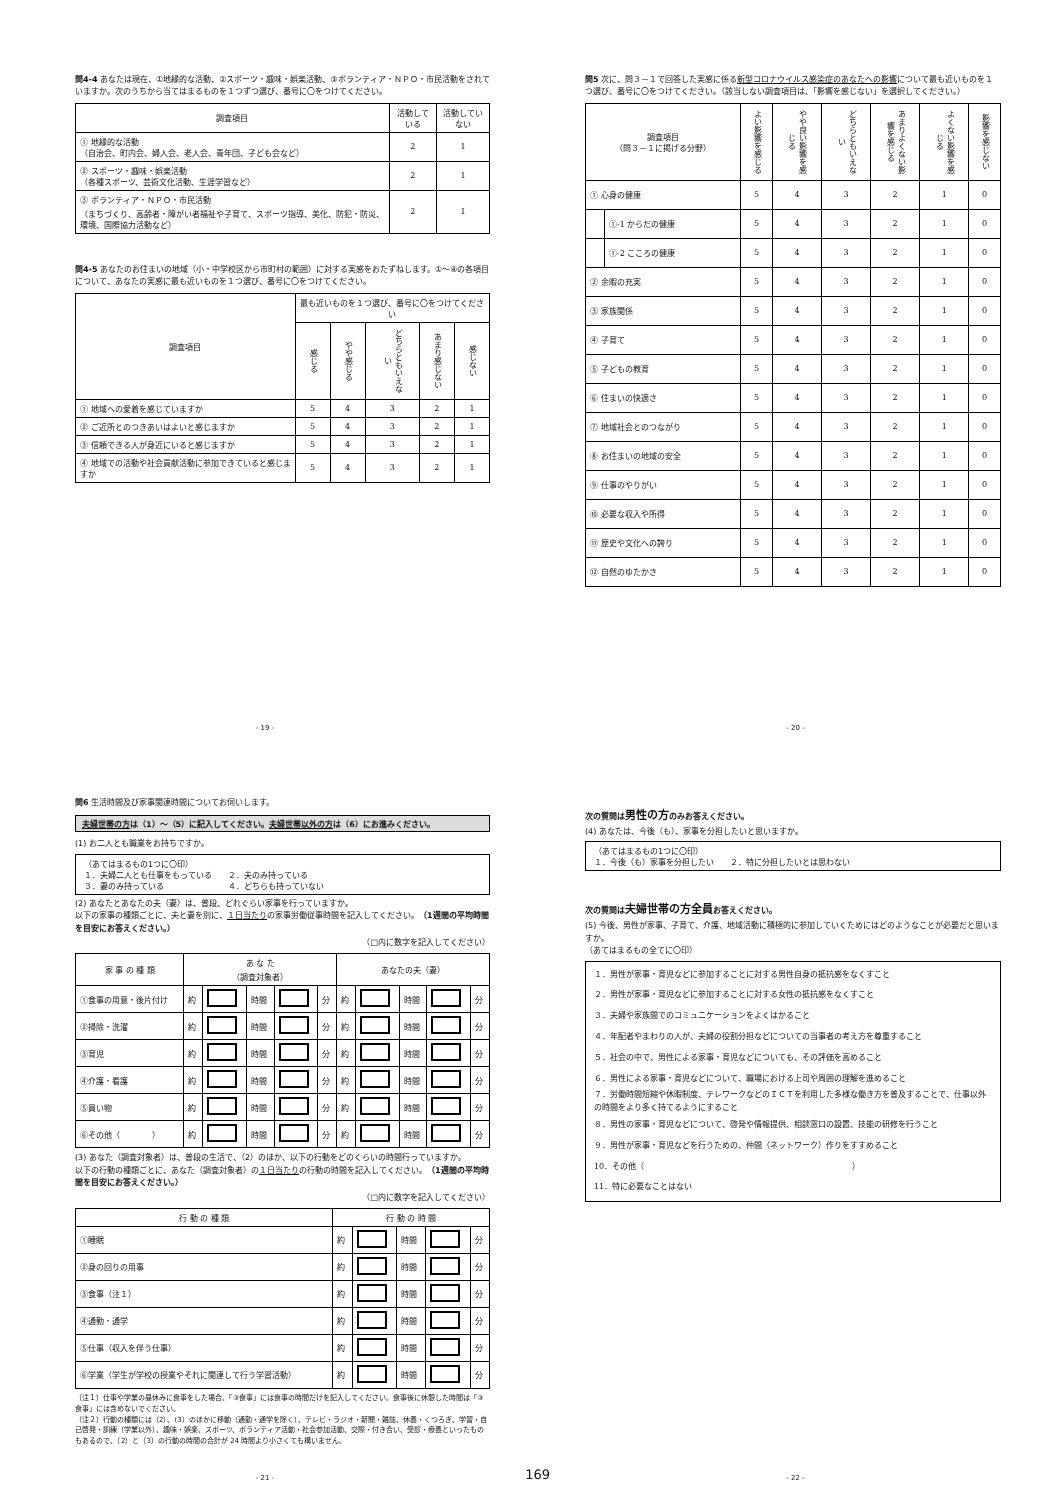問4-4 あなたは現在、①地縁的な活動、②スポーツ・趣味・娯楽活動、③ボランティア・ＮＰＯ・市民活動をされていますか。次のうちから当てはまるものを１つずつ選び、番号に〇をつけてください。
| 調査項目 | 活動している | 活動していない |
| --- | --- | --- |
| ① 地縁的な活動 （自治会、町内会、婦人会、老人会、青年団、子ども会など） | 2 | 1 |
| ② スポーツ・趣味・娯楽活動 （各種スポーツ、芸術文化活動、生涯学習など） | 2 | 1 |
| ③ ボランティア・ＮＰＯ・市民活動 （まちづくり、高齢者・障がい者福祉や子育て、スポーツ指導、美化、防犯・防災、環境、国際協力活動など） | 2 | 1 |
問4-5 あなたのお住まいの地域（小・中学校区から市町村の範囲）に対する実感をおたずねします。①～④の各項目について、あなたの実感に最も近いものを１つ選び、番号に〇をつけてください。
| 調査項目 | 最も近いものを１つ選び、番号に〇をつけてください | | | | |
| --- | --- | --- | --- | --- | --- |
| | 感じる | やや感じる | どちらともいえない | あまり感じない | 感じない |
| ① 地域への愛着を感じていますか | 5 | 4 | 3 | 2 | 1 |
| ② ご近所とのつきあいはよいと感じますか | 5 | 4 | 3 | 2 | 1 |
| ③ 信頼できる人が身近にいると感じますか | 5 | 4 | 3 | 2 | 1 |
| ④ 地域での活動や社会貢献活動に参加できていると感じますか | 5 | 4 | 3 | 2 | 1 |
- 19 -
問5 次に、問３－１で回答した実感に係る新型コロナウイルス感染症のあなたへの影響について最も近いものを１つ選び、番号に〇をつけてください。（該当しない調査項目は、「影響を感じない」を選択してください。）
| 調査項目 （問３－１に掲げる分野） | | よい影響を感じる | やや良い影響を感じる | どちらともいえない | あまりよくない影響を感じる | よくない影響を感じる | 影響を感じない |
| --- | --- | --- | --- | --- | --- | --- | --- |
| ① 心身の健康 | | 5 | 4 | 3 | 2 | 1 | 0 |
| | ①-1 からだの健康 | 5 | 4 | 3 | 2 | 1 | 0 |
| | ①-2 こころの健康 | 5 | 4 | 3 | 2 | 1 | 0 |
| ② 余暇の充実 | | 5 | 4 | 3 | 2 | 1 | 0 |
| ③ 家族関係 | | 5 | 4 | 3 | 2 | 1 | 0 |
| ④ 子育て | | 5 | 4 | 3 | 2 | 1 | 0 |
| ⑤ 子どもの教育 | | 5 | 4 | 3 | 2 | 1 | 0 |
| ⑥ 住まいの快適さ | | 5 | 4 | 3 | 2 | 1 | 0 |
| ⑦ 地域社会とのつながり | | 5 | 4 | 3 | 2 | 1 | 0 |
| ⑧ お住まいの地域の安全 | | 5 | 4 | 3 | 2 | 1 | 0 |
| ⑨ 仕事のやりがい | | 5 | 4 | 3 | 2 | 1 | 0 |
| ⑩ 必要な収入や所得 | | 5 | 4 | 3 | 2 | 1 | 0 |
| ⑪ 歴史や文化への誇り | | 5 | 4 | 3 | 2 | 1 | 0 |
| ⑫ 自然のゆたかさ | | 5 | 4 | 3 | 2 | 1 | 0 |
- 20 -
問6 生活時間及び家事関連時間についてお伺いします。
夫婦世帯の方は（1）～（5）に記入してください。夫婦世帯以外の方は（6）にお進みください。
(1) お二人とも職業をお持ちですか。
（あてはまるもの1つに〇印）
１．夫婦二人とも仕事をもっている　　２．夫のみ持っている
３．妻のみ持っている　　　　　　　　４．どちらも持っていない
(2) あなたとあなたの夫（妻）は、普段、どれぐらい家事を行っていますか。
以下の家事の種類ごとに、夫と妻を別に、１日当たりの家事労働従事時間を記入してください。（1週間の平均時間を目安にお答えください。）
（□内に数字を記入してください）
| 家 事 の 種 類 | あ な た （調査対象者） | | | | | あなたの夫（妻） | | | | |
| --- | --- | --- | --- | --- | --- | --- | --- | --- | --- | --- |
| ①食事の用意・後片付け | 約 | | 時間 | | 分 | 約 | | 時間 | | 分 |
| ②掃除・洗濯 | 約 | | 時間 | | 分 | 約 | | 時間 | | 分 |
| ③育児 | 約 | | 時間 | | 分 | 約 | | 時間 | | 分 |
| ④介護・看護 | 約 | | 時間 | | 分 | 約 | | 時間 | | 分 |
| ⑤買い物 | 約 | | 時間 | | 分 | 約 | | 時間 | | 分 |
| ⑥その他（ ） | 約 | | 時間 | | 分 | 約 | | 時間 | | 分 |
(3) あなた（調査対象者）は、普段の生活で、（2）のほか、以下の行動をどのくらいの時間行っていますか。
以下の行動の種類ごとに、あなた（調査対象者）の１日当たりの行動の時間を記入してください。（1週間の平均時間を目安にお答えください。）
（□内に数字を記入してください）
| 行 動 の 種 類 | 行 動 の 時 間 | | | | |
| --- | --- | --- | --- | --- | --- |
| ①睡眠 | 約 | | 時間 | | 分 |
| ②身の回りの用事 | 約 | | 時間 | | 分 |
| ③食事（注１） | 約 | | 時間 | | 分 |
| ④通勤・通学 | 約 | | 時間 | | 分 |
| ⑤仕事（収入を伴う仕事） | 約 | | 時間 | | 分 |
| ⑥学業（学生が学校の授業やそれに関連して行う学習活動） | 約 | | 時間 | | 分 |
（注１）仕事や学業の昼休みに食事をした場合、「③食事」には食事の時間だけを記入してください。食事後に休憩した時間は「③食事」には含めないでください。
（注２）行動の種類には（2）、(3）のほかに移動（通勤・通学を除く）、テレビ・ラジオ・新聞・雑誌、休養・くつろぎ、学習・自己啓発・訓練（学業以外）、趣味・娯楽、スポーツ、ボランティア活動・社会参加活動、交際・付き合い、受診・療養といったものもあるので、（2）と（3）の行動の時間の合計が 24 時間より小さくても構いません。
- 21 - 169
次の質問は男性の方のみお答えください。
(4) あなたは、今後（も）、家事を分担したいと思いますか。
（あてはまるもの1つに〇印）
１．今後（も）家事を分担したい　　２．特に分担したいとは思わない
次の質問は夫婦世帯の方全員お答えください。
(5) 今後、男性が家事、子育て、介護、地域活動に積極的に参加していくためにはどのようなことが必要だと思いますか。
（あてはまるもの全てに〇印）
１．男性が家事・育児などに参加することに対する男性自身の抵抗感をなくすこと
２．男性が家事・育児などに参加することに対する女性の抵抗感をなくすこと
３．夫婦や家族間でのコミュニケーションをよくはかること
４．年配者やまわりの人が、夫婦の役割分担などについての当事者の考え方を尊重すること
５．社会の中で、男性による家事・育児などについても、その評価を高めること
６．男性による家事・育児などについて、職場における上司や周囲の理解を進めること
７．労働時間短縮や休暇制度、テレワークなどのＩＣＴを利用した多様な働き方を普及することで、仕事以外の時間をより多く持てるようにすること
８．男性の家事・育児などについて、啓発や情報提供、相談窓口の設置、技能の研修を行うこと
９．男性が家事・育児などを行うための、仲間（ネットワーク）作りをすすめること
10．その他（　　　　　　　　　　　　　　　　　　　　　　　　　　）
11．特に必要なことはない
- 22 -